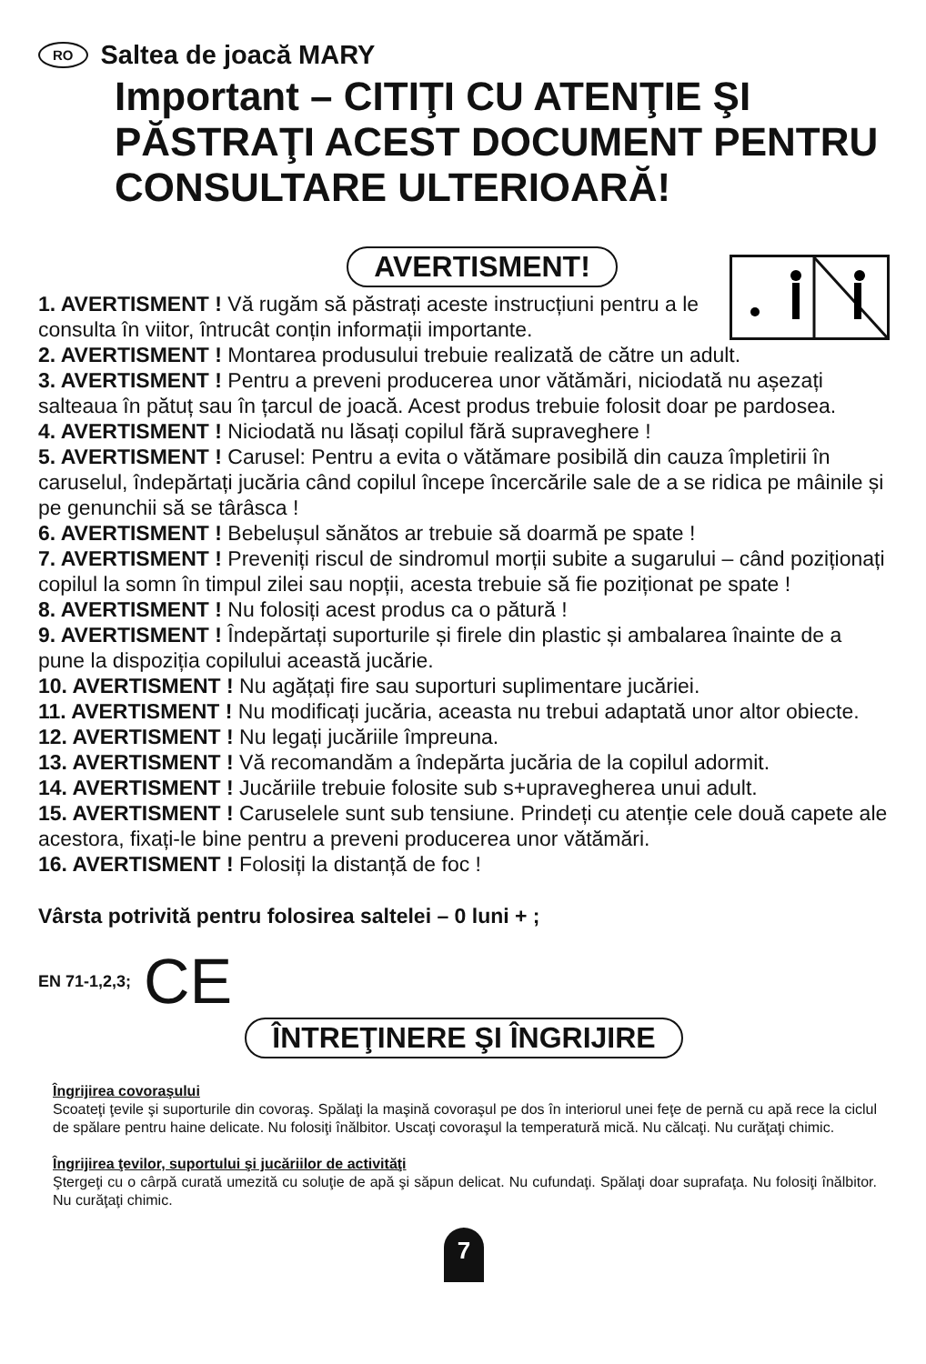RO Saltea de joacă MARY
Important – CITIŢI CU ATENŢIE ŞI PĂSTRAŢI ACEST DOCUMENT PENTRU CONSULTARE ULTERIOARĂ!
AVERTISMENT!
1. AVERTISMENT ! Vă rugăm să păstrați aceste instrucțiuni pentru a le consulta în viitor, întrucât conțin informații importante.
2. AVERTISMENT ! Montarea produsului trebuie realizată de către un adult.
3. AVERTISMENT ! Pentru a preveni producerea unor vătămări, niciodată nu așezați salteaua în pătuț sau în țarcul de joacă. Acest produs trebuie folosit doar pe pardosea.
4. AVERTISMENT ! Niciodată nu lăsați copilul fără supraveghere !
5. AVERTISMENT ! Carusel: Pentru a evita o vătămare posibilă din cauza împletirii în caruselul, îndepărtați jucăria când copilul începe încercările sale de a se ridica pe mâinile și pe genunchii să se târâsca !
6. AVERTISMENT ! Bebelușul sănătos ar trebuie să doarmă pe spate !
7. AVERTISMENT ! Preveniți riscul de sindromul morții subite a sugarului – când poziționați copilul la somn în timpul zilei sau nopții, acesta trebuie să fie poziționat pe spate !
8. AVERTISMENT ! Nu folosiți acest produs ca o pătură !
9. AVERTISMENT ! Îndepărtați suporturile și firele din plastic și ambalarea înainte de a pune la dispoziția copilului această jucărie.
10. AVERTISMENT ! Nu agățați fire sau suporturi suplimentare jucăriei.
11. AVERTISMENT ! Nu modificați jucăria, aceasta nu trebui adaptată unor altor obiecte.
12. AVERTISMENT ! Nu legați jucăriile împreuna.
13. AVERTISMENT ! Vă recomandăm a îndepărta jucăria de la copilul adormit.
14. AVERTISMENT ! Jucăriile trebuie folosite sub s+upravegherea unui adult.
15. AVERTISMENT ! Caruselele sunt sub tensiune. Prindeți cu atenție cele două capete ale acestora, fixați-le bine pentru a preveni producerea unor vătămări.
16. AVERTISMENT ! Folosiți la distanță de foc !
Vârsta potrivită pentru folosirea saltelei – 0 luni + ;
EN 71-1,2,3; CE
ÎNTREŢINERE ŞI ÎNGRIJIRE
Îngrijirea covoraşului
Scoateţi ţevile şi suporturile din covoraş. Spălaţi la maşină covoraşul pe dos în interiorul unei feţe de pernă cu apă rece la ciclul de spălare pentru haine delicate. Nu folosiţi înălbitor. Uscaţi covoraşul la temperatură mică. Nu călcaţi. Nu curăţaţi chimic.
Îngrijirea ţevilor, suportului şi jucăriilor de activităţi
Ştergeţi cu o cârpă curată umezită cu soluţie de apă şi săpun delicat. Nu cufundaţi. Spălaţi doar suprafaţa. Nu folosiţi înălbitor. Nu curăţaţi chimic.
7